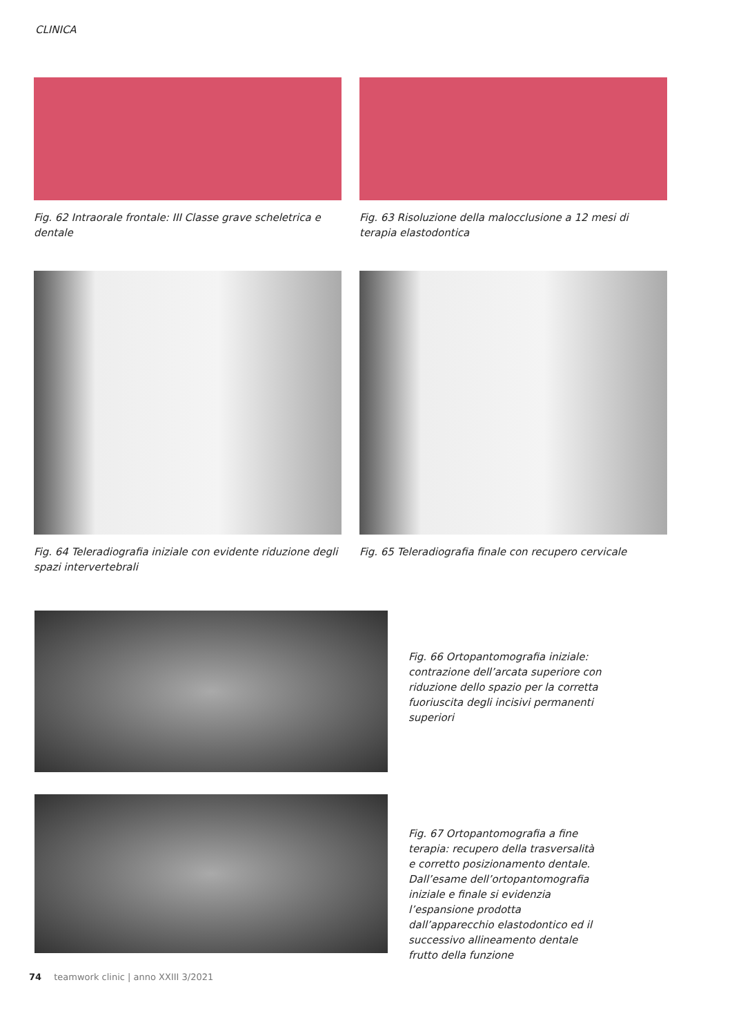CLINICA
Fig. 62 Intraorale frontale: III Classe grave scheletrica e dentale
Fig. 63 Risoluzione della malocclusione a 12 mesi di terapia elastodontica
Fig. 64 Teleradiografia iniziale con evidente riduzione degli spazi intervertebrali
Fig. 65 Teleradiografia finale con recupero cervicale
Fig. 66 Ortopantomografia iniziale: contrazione dell’arcata superiore con riduzione dello spazio per la corretta fuoriuscita degli incisivi permanenti superiori
Fig. 67 Ortopantomografia a fine terapia: recupero della trasversalità e corretto posizionamento dentale. Dall’esame dell’ortopantomografia iniziale e finale si evidenzia l’espansione prodotta dall’apparecchio elastodontico ed il successivo allineamento dentale frutto della funzione
74 teamwork clinic | anno XXIII 3/2021